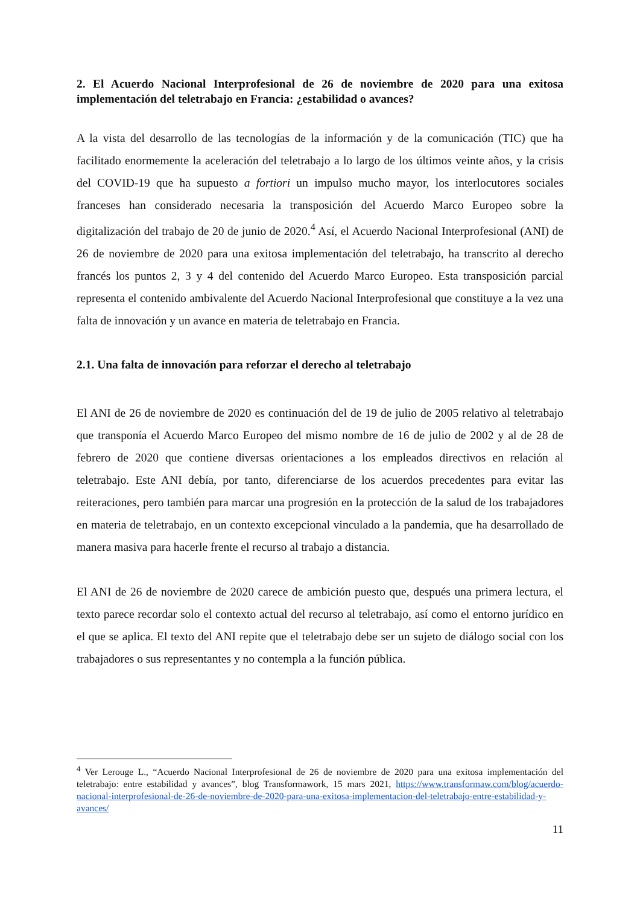2. El Acuerdo Nacional Interprofesional de 26 de noviembre de 2020 para una exitosa implementación del teletrabajo en Francia: ¿estabilidad o avances?
A la vista del desarrollo de las tecnologías de la información y de la comunicación (TIC) que ha facilitado enormemente la aceleración del teletrabajo a lo largo de los últimos veinte años, y la crisis del COVID-19 que ha supuesto a fortiori un impulso mucho mayor, los interlocutores sociales franceses han considerado necesaria la transposición del Acuerdo Marco Europeo sobre la digitalización del trabajo de 20 de junio de 2020.<sup>4</sup> Así, el Acuerdo Nacional Interprofesional (ANI) de 26 de noviembre de 2020 para una exitosa implementación del teletrabajo, ha transcrito al derecho francés los puntos 2, 3 y 4 del contenido del Acuerdo Marco Europeo. Esta transposición parcial representa el contenido ambivalente del Acuerdo Nacional Interprofesional que constituye a la vez una falta de innovación y un avance en materia de teletrabajo en Francia.
2.1. Una falta de innovación para reforzar el derecho al teletrabajo
El ANI de 26 de noviembre de 2020 es continuación del de 19 de julio de 2005 relativo al teletrabajo que transponía el Acuerdo Marco Europeo del mismo nombre de 16 de julio de 2002 y al de 28 de febrero de 2020 que contiene diversas orientaciones a los empleados directivos en relación al teletrabajo. Este ANI debía, por tanto, diferenciarse de los acuerdos precedentes para evitar las reiteraciones, pero también para marcar una progresión en la protección de la salud de los trabajadores en materia de teletrabajo, en un contexto excepcional vinculado a la pandemia, que ha desarrollado de manera masiva para hacerle frente el recurso al trabajo a distancia.
El ANI de 26 de noviembre de 2020 carece de ambición puesto que, después una primera lectura, el texto parece recordar solo el contexto actual del recurso al teletrabajo, así como el entorno jurídico en el que se aplica. El texto del ANI repite que el teletrabajo debe ser un sujeto de diálogo social con los trabajadores o sus representantes y no contempla a la función pública.
<sup>4</sup> Ver Lerouge L., “Acuerdo Nacional Interprofesional de 26 de noviembre de 2020 para una exitosa implementación del teletrabajo: entre estabilidad y avances”, blog Transformawork, 15 mars 2021, https://www.transformaw.com/blog/acuerdo-nacional-interprofesional-de-26-de-noviembre-de-2020-para-una-exitosa-implementacion-del-teletrabajo-entre-estabilidad-y-avances/
11